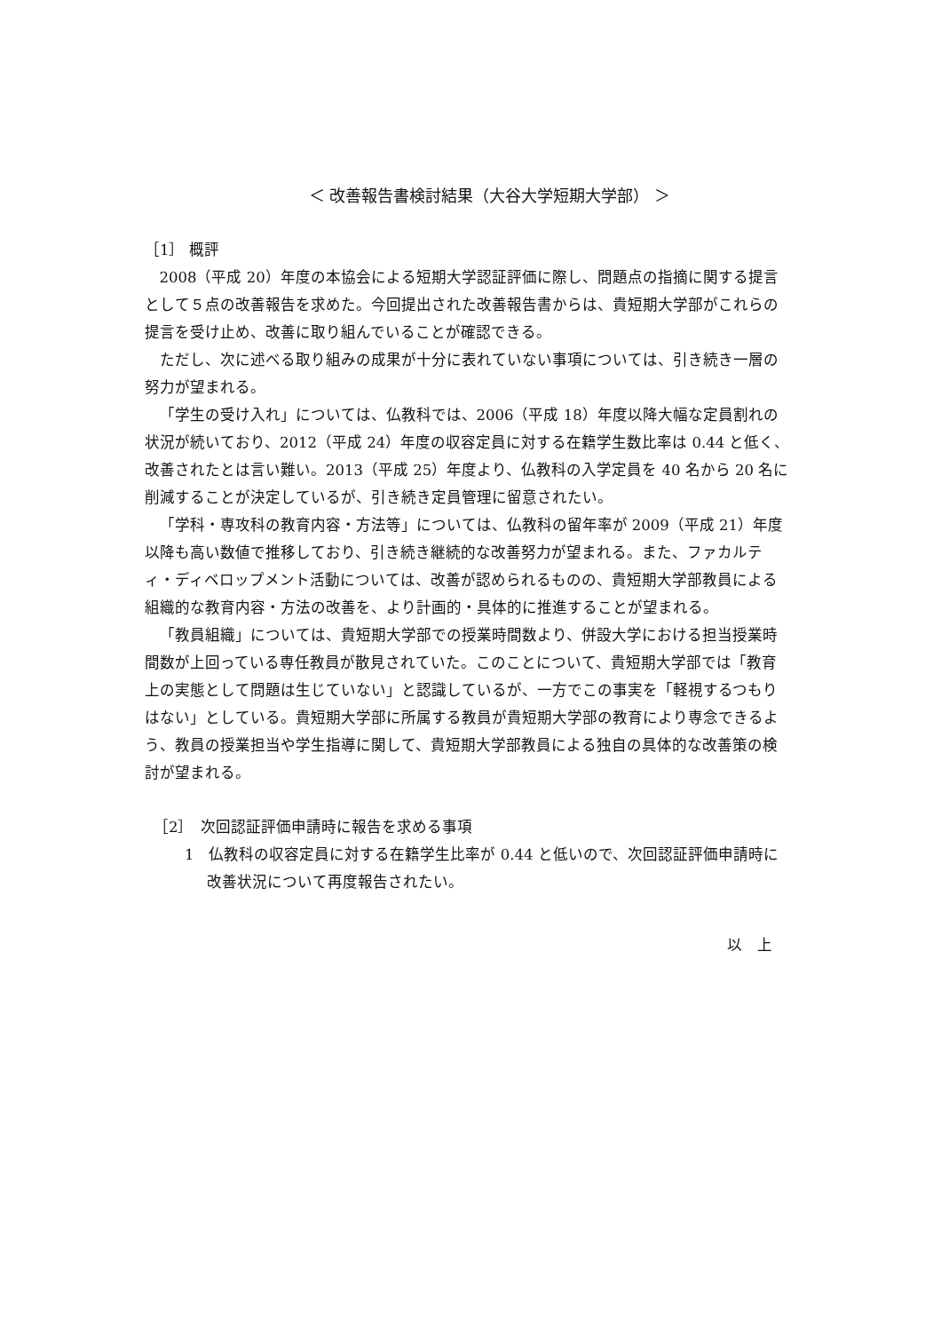＜ 改善報告書検討結果（大谷大学短期大学部） ＞
［1］ 概評
2008（平成 20）年度の本協会による短期大学認証評価に際し、問題点の指摘に関する提言として５点の改善報告を求めた。今回提出された改善報告書からは、貴短期大学部がこれらの提言を受け止め、改善に取り組んでいることが確認できる。
ただし、次に述べる取り組みの成果が十分に表れていない事項については、引き続き一層の努力が望まれる。
「学生の受け入れ」については、仏教科では、2006（平成 18）年度以降大幅な定員割れの状況が続いており、2012（平成 24）年度の収容定員に対する在籍学生数比率は 0.44 と低く、改善されたとは言い難い。2013（平成 25）年度より、仏教科の入学定員を 40 名から 20 名に削減することが決定しているが、引き続き定員管理に留意されたい。
「学科・専攻科の教育内容・方法等」については、仏教科の留年率が 2009（平成 21）年度以降も高い数値で推移しており、引き続き継続的な改善努力が望まれる。また、ファカルティ・ディベロップメント活動については、改善が認められるものの、貴短期大学部教員による組織的な教育内容・方法の改善を、より計画的・具体的に推進することが望まれる。
「教員組織」については、貴短期大学部での授業時間数より、併設大学における担当授業時間数が上回っている専任教員が散見されていた。このことについて、貴短期大学部では「教育上の実態として問題は生じていない」と認識しているが、一方でこの事実を「軽視するつもりはない」としている。貴短期大学部に所属する教員が貴短期大学部の教育により専念できるよう、教員の授業担当や学生指導に関して、貴短期大学部教員による独自の具体的な改善策の検討が望まれる。
［2］　次回認証評価申請時に報告を求める事項
1　仏教科の収容定員に対する在籍学生比率が 0.44 と低いので、次回認証評価申請時に改善状況について再度報告されたい。
以　上